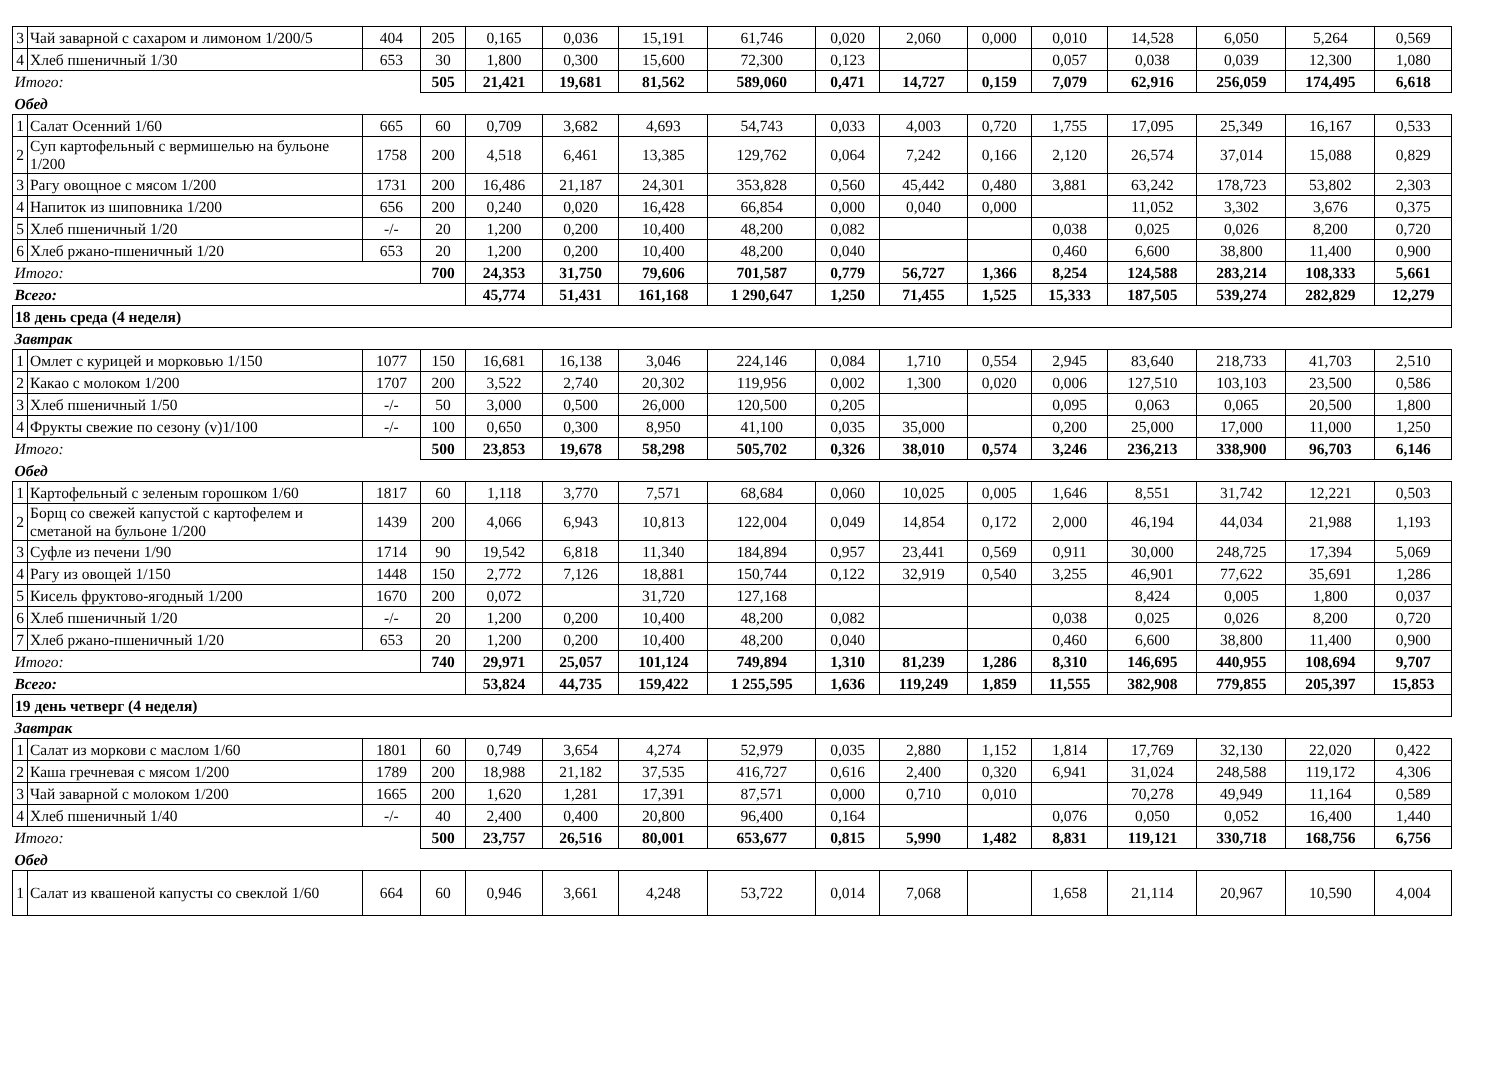| 3 | Чай заварной с сахаром и лимоном 1/200/5 | 404 | 205 | 0,165 | 0,036 | 15,191 | 61,746 | 0,020 | 2,060 | 0,000 | 0,010 | 14,528 | 6,050 | 5,264 | 0,569 |
| 4 | Хлеб пшеничный 1/30 | 653 | 30 | 1,800 | 0,300 | 15,600 | 72,300 | 0,123 | | | 0,057 | 0,038 | 0,039 | 12,300 | 1,080 |
| Итого: | | | 505 | 21,421 | 19,681 | 81,562 | 589,060 | 0,471 | 14,727 | 0,159 | 7,079 | 62,916 | 256,059 | 174,495 | 6,618 |
| Обед | | | | | | | | | | | | | | | |
| 1 | Салат Осенний 1/60 | 665 | 60 | 0,709 | 3,682 | 4,693 | 54,743 | 0,033 | 4,003 | 0,720 | 1,755 | 17,095 | 25,349 | 16,167 | 0,533 |
| 2 | Суп картофельный с вермишелью на бульоне 1/200 | 1758 | 200 | 4,518 | 6,461 | 13,385 | 129,762 | 0,064 | 7,242 | 0,166 | 2,120 | 26,574 | 37,014 | 15,088 | 0,829 |
| 3 | Рагу овощное с мясом 1/200 | 1731 | 200 | 16,486 | 21,187 | 24,301 | 353,828 | 0,560 | 45,442 | 0,480 | 3,881 | 63,242 | 178,723 | 53,802 | 2,303 |
| 4 | Напиток из шиповника 1/200 | 656 | 200 | 0,240 | 0,020 | 16,428 | 66,854 | 0,000 | 0,040 | 0,000 | | 11,052 | 3,302 | 3,676 | 0,375 |
| 5 | Хлеб пшеничный 1/20 | -/- | 20 | 1,200 | 0,200 | 10,400 | 48,200 | 0,082 | | | 0,038 | 0,025 | 0,026 | 8,200 | 0,720 |
| 6 | Хлеб ржано-пшеничный 1/20 | 653 | 20 | 1,200 | 0,200 | 10,400 | 48,200 | 0,040 | | | 0,460 | 6,600 | 38,800 | 11,400 | 0,900 |
| Итого: | | | 700 | 24,353 | 31,750 | 79,606 | 701,587 | 0,779 | 56,727 | 1,366 | 8,254 | 124,588 | 283,214 | 108,333 | 5,661 |
| Всего: | | | | 45,774 | 51,431 | 161,168 | 1 290,647 | 1,250 | 71,455 | 1,525 | 15,333 | 187,505 | 539,274 | 282,829 | 12,279 |
| 18 день среда (4 неделя) | | | | | | | | | | | | | | | |
| Завтрак | | | | | | | | | | | | | | | |
| 1 | Омлет с курицей и морковью 1/150 | 1077 | 150 | 16,681 | 16,138 | 3,046 | 224,146 | 0,084 | 1,710 | 0,554 | 2,945 | 83,640 | 218,733 | 41,703 | 2,510 |
| 2 | Какао с молоком 1/200 | 1707 | 200 | 3,522 | 2,740 | 20,302 | 119,956 | 0,002 | 1,300 | 0,020 | 0,006 | 127,510 | 103,103 | 23,500 | 0,586 |
| 3 | Хлеб пшеничный 1/50 | -/- | 50 | 3,000 | 0,500 | 26,000 | 120,500 | 0,205 | | | 0,095 | 0,063 | 0,065 | 20,500 | 1,800 |
| 4 | Фрукты свежие по сезону (v)1/100 | -/- | 100 | 0,650 | 0,300 | 8,950 | 41,100 | 0,035 | 35,000 | | 0,200 | 25,000 | 17,000 | 11,000 | 1,250 |
| Итого: | | | 500 | 23,853 | 19,678 | 58,298 | 505,702 | 0,326 | 38,010 | 0,574 | 3,246 | 236,213 | 338,900 | 96,703 | 6,146 |
| Обед | | | | | | | | | | | | | | | |
| 1 | Картофельный с зеленым горошком 1/60 | 1817 | 60 | 1,118 | 3,770 | 7,571 | 68,684 | 0,060 | 10,025 | 0,005 | 1,646 | 8,551 | 31,742 | 12,221 | 0,503 |
| 2 | Борщ со свежей капустой с картофелем и сметаной на бульоне 1/200 | 1439 | 200 | 4,066 | 6,943 | 10,813 | 122,004 | 0,049 | 14,854 | 0,172 | 2,000 | 46,194 | 44,034 | 21,988 | 1,193 |
| 3 | Суфле из печени 1/90 | 1714 | 90 | 19,542 | 6,818 | 11,340 | 184,894 | 0,957 | 23,441 | 0,569 | 0,911 | 30,000 | 248,725 | 17,394 | 5,069 |
| 4 | Рагу из овощей 1/150 | 1448 | 150 | 2,772 | 7,126 | 18,881 | 150,744 | 0,122 | 32,919 | 0,540 | 3,255 | 46,901 | 77,622 | 35,691 | 1,286 |
| 5 | Кисель фруктово-ягодный 1/200 | 1670 | 200 | 0,072 | | 31,720 | 127,168 | | | | | 8,424 | 0,005 | 1,800 | 0,037 |
| 6 | Хлеб пшеничный 1/20 | -/- | 20 | 1,200 | 0,200 | 10,400 | 48,200 | 0,082 | | | 0,038 | 0,025 | 0,026 | 8,200 | 0,720 |
| 7 | Хлеб ржано-пшеничный 1/20 | 653 | 20 | 1,200 | 0,200 | 10,400 | 48,200 | 0,040 | | | 0,460 | 6,600 | 38,800 | 11,400 | 0,900 |
| Итого: | | | 740 | 29,971 | 25,057 | 101,124 | 749,894 | 1,310 | 81,239 | 1,286 | 8,310 | 146,695 | 440,955 | 108,694 | 9,707 |
| Всего: | | | | 53,824 | 44,735 | 159,422 | 1 255,595 | 1,636 | 119,249 | 1,859 | 11,555 | 382,908 | 779,855 | 205,397 | 15,853 |
| 19 день четверг (4 неделя) | | | | | | | | | | | | | | | |
| Завтрак | | | | | | | | | | | | | | | |
| 1 | Салат из моркови с маслом 1/60 | 1801 | 60 | 0,749 | 3,654 | 4,274 | 52,979 | 0,035 | 2,880 | 1,152 | 1,814 | 17,769 | 32,130 | 22,020 | 0,422 |
| 2 | Каша гречневая с мясом 1/200 | 1789 | 200 | 18,988 | 21,182 | 37,535 | 416,727 | 0,616 | 2,400 | 0,320 | 6,941 | 31,024 | 248,588 | 119,172 | 4,306 |
| 3 | Чай заварной с молоком 1/200 | 1665 | 200 | 1,620 | 1,281 | 17,391 | 87,571 | 0,000 | 0,710 | 0,010 | | 70,278 | 49,949 | 11,164 | 0,589 |
| 4 | Хлеб пшеничный 1/40 | -/- | 40 | 2,400 | 0,400 | 20,800 | 96,400 | 0,164 | | | 0,076 | 0,050 | 0,052 | 16,400 | 1,440 |
| Итого: | | | 500 | 23,757 | 26,516 | 80,001 | 653,677 | 0,815 | 5,990 | 1,482 | 8,831 | 119,121 | 330,718 | 168,756 | 6,756 |
| Обед | | | | | | | | | | | | | | | |
| 1 | Салат из квашеной капусты со свеклой 1/60 | 664 | 60 | 0,946 | 3,661 | 4,248 | 53,722 | 0,014 | 7,068 | | 1,658 | 21,114 | 20,967 | 10,590 | 4,004 |